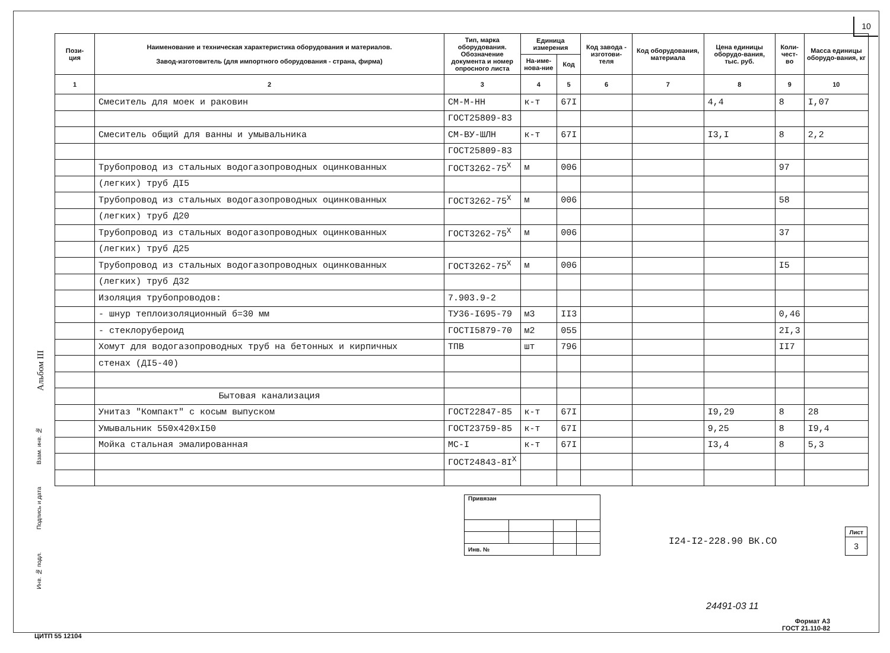10
Альбом III
Взам. инв. №
Подпись и дата
Инв. № подл.
| Пози- ция | Наименование и техническая характеристика оборудования и материалов. Завод-изготовитель (для импортного оборудования - страна, фирма) | Тип, марка оборудования. Обозначение документа и номер опросного листа | Единица измерения | | Код завода - изготови- теля | Код оборудования, материала | Цена единицы оборудо-вания, тыс. руб. | Коли- чест- во | Масса единицы оборудо-вания, кг |
| --- | --- | --- | --- | --- | --- | --- | --- | --- | --- |
| | | | На-име-нова-ние | Код | | | | | |
| 1 | 2 | 3 | 4 | 5 | 6 | 7 | 8 | 9 | 10 |
| | Смеситель для моек и раковин | СМ-М-НН | к-т | 67I | | | 4,4 | 8 | I,07 |
| | | ГОСТ25809-83 | | | | | | | |
| | Смеситель общий для ванны и умывальника | СМ-ВУ-ШЛН | к-т | 67I | | | I3,I | 8 | 2,2 |
| | | ГОСТ25809-83 | | | | | | | |
| | Трубопровод из стальных водогазопроводных оцинкованных | ГОСТ3262-75<sup>Х</sup> | м | 006 | | | | 97 | |
| | (легких) труб ДI5 | | | | | | | | |
| | Трубопровод из стальных водогазопроводных оцинкованных | ГОСТ3262-75<sup>Х</sup> | м | 006 | | | | 58 | |
| | (легких) труб Д20 | | | | | | | | |
| | Трубопровод из стальных водогазопроводных оцинкованных | ГОСТ3262-75<sup>Х</sup> | м | 006 | | | | 37 | |
| | (легких) труб Д25 | | | | | | | | |
| | Трубопровод из стальных водогазопроводных оцинкованных | ГОСТ3262-75<sup>Х</sup> | м | 006 | | | | I5 | |
| | (легких) труб Д32 | | | | | | | | |
| | Изоляция трубопроводов: | 7.903.9-2 | | | | | | | |
| | - шнур теплоизоляционный б=30 мм | ТУ36-I695-79 | м3 | II3 | | | | 0,46 | |
| | - стеклорубероид | ГОСТI5879-70 | м2 | 055 | | | | 2I,3 | |
| | Хомут для водогазопроводных труб на бетонных и кирпичных | ТПВ | шт | 796 | | | | II7 | |
| | стенах (ДI5-40) | | | | | | | | |
| | Бытовая канализация | | | | | | | | |
| | Унитаз "Компакт" с косым выпуском | ГОСТ22847-85 | к-т | 67I | | | I9,29 | 8 | 28 |
| | Умывальник 550х420хI50 | ГОСТ23759-85 | к-т | 67I | | | 9,25 | 8 | I9,4 |
| | Мойка стальная эмалированная | МС-I | к-т | 67I | | | I3,4 | 8 | 5,3 |
| | | ГОСТ24843-8I<sup>Х</sup> | | | | | | | |
| Привязан | | | |
| Инв. № | | | |
I24-I2-228.90 ВК.СО
| Лист |
| 3 |
24491-03 11
Формат А3
ГОСТ 21.110-82
ЦИТП 55 12104